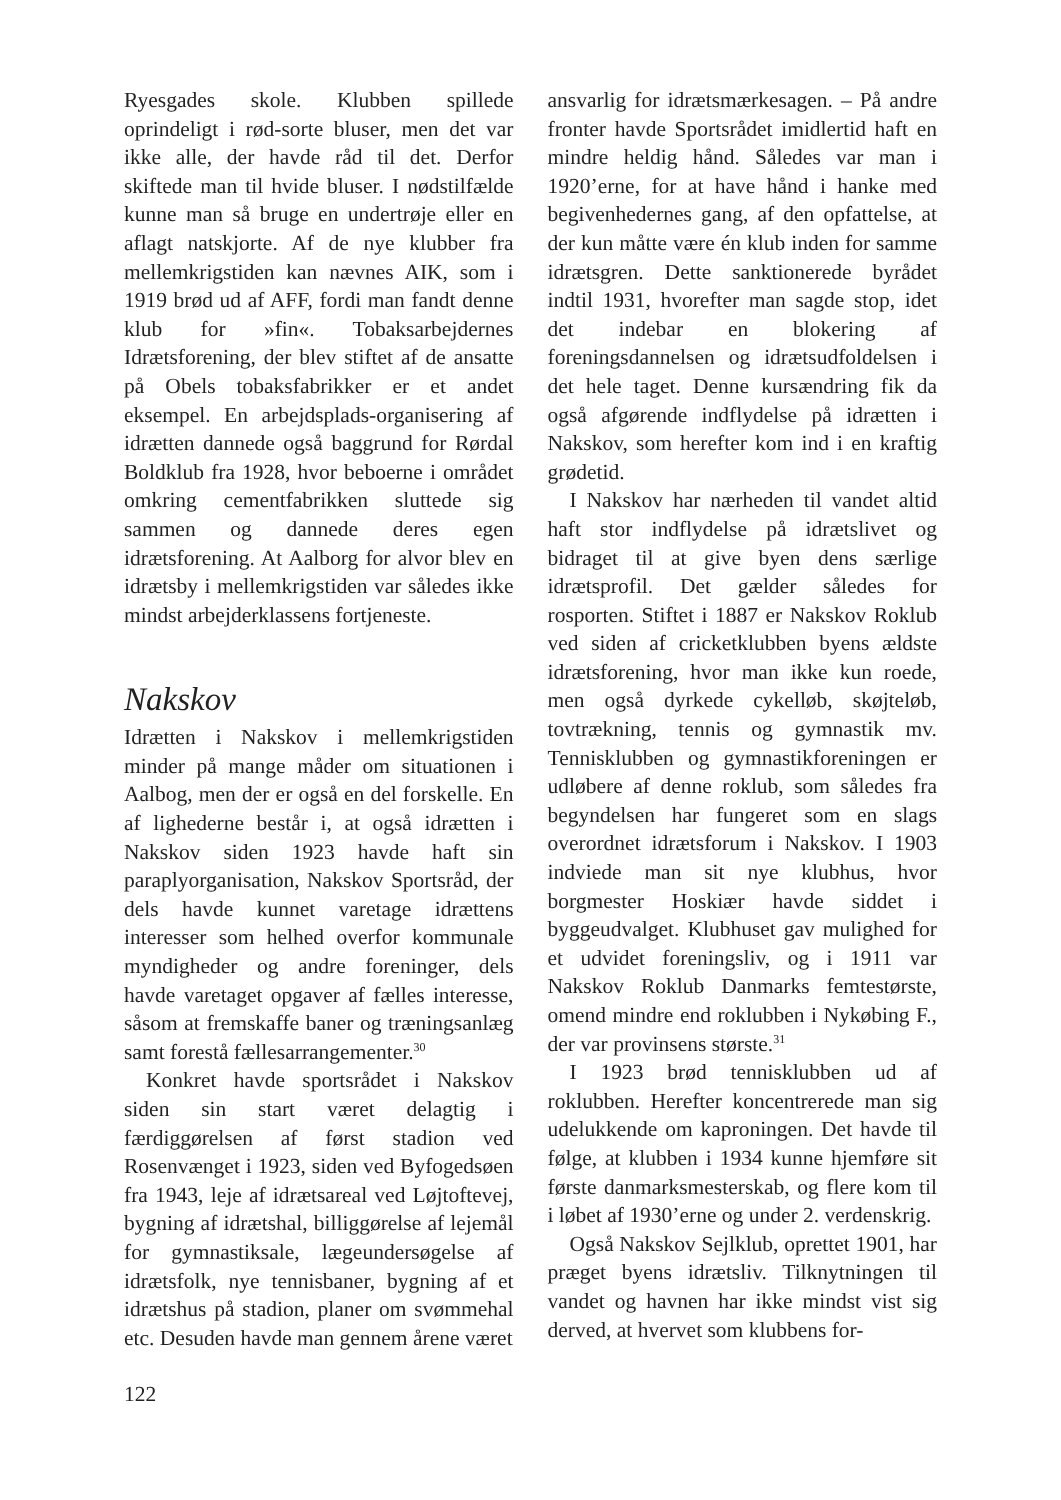Ryesgades skole. Klubben spillede oprindeligt i rød-sorte bluser, men det var ikke alle, der havde råd til det. Derfor skiftede man til hvide bluser. I nødstilfælde kunne man så bruge en undertrøje eller en aflagt natskjorte. Af de nye klubber fra mellemkrigstiden kan nævnes AIK, som i 1919 brød ud af AFF, fordi man fandt denne klub for »fin«. Tobaksarbejdernes Idrætsforening, der blev stiftet af de ansatte på Obels tobaksfabrikker er et andet eksempel. En arbejdsplads-organisering af idrætten dannede også baggrund for Rørdal Boldklub fra 1928, hvor beboerne i området omkring cementfabrikken sluttede sig sammen og dannede deres egen idrætsforening. At Aalborg for alvor blev en idrætsby i mellemkrigstiden var således ikke mindst arbejderklassens fortjeneste.
Nakskov
Idrætten i Nakskov i mellemkrigstiden minder på mange måder om situationen i Aalbog, men der er også en del forskelle. En af lighederne består i, at også idrætten i Nakskov siden 1923 havde haft sin paraplyorganisation, Nakskov Sportsråd, der dels havde kunnet varetage idrættens interesser som helhed overfor kommunale myndigheder og andre foreninger, dels havde varetaget opgaver af fælles interesse, såsom at fremskaffe baner og træningsanlæg samt forestå fællesarrangementer.<sup>30</sup>
Konkret havde sportsrådet i Nakskov siden sin start været delagtig i færdiggørelsen af først stadion ved Rosenvænget i 1923, siden ved Byfogedsøen fra 1943, leje af idrætsareal ved Løjtoftevej, bygning af idrætshal, billiggørelse af lejemål for gymnastiksale, lægeundersøgelse af idrætsfolk, nye tennisbaner, bygning af et idrætshus på stadion, planer om svømmehal etc. Desuden havde man gennem årene været
ansvarlig for idrætsmærkesagen. – På andre fronter havde Sportsrådet imidlertid haft en mindre heldig hånd. Således var man i 1920’erne, for at have hånd i hanke med begivenhedernes gang, af den opfattelse, at der kun måtte være én klub inden for samme idrætsgren. Dette sanktionerede byrådet indtil 1931, hvorefter man sagde stop, idet det indebar en blokering af foreningsdannelsen og idrætsudfoldelsen i det hele taget. Denne kursændring fik da også afgørende indflydelse på idrætten i Nakskov, som herefter kom ind i en kraftig grødetid.
I Nakskov har nærheden til vandet altid haft stor indflydelse på idrætslivet og bidraget til at give byen dens særlige idrætsprofil. Det gælder således for rosporten. Stiftet i 1887 er Nakskov Roklub ved siden af cricketklubben byens ældste idrætsforening, hvor man ikke kun roede, men også dyrkede cykelløb, skøjteløb, tovtrækning, tennis og gymnastik mv. Tennisklubben og gymnastikforeningen er udløbere af denne roklub, som således fra begyndelsen har fungeret som en slags overordnet idrætsforum i Nakskov. I 1903 indviede man sit nye klubhus, hvor borgmester Hoskiær havde siddet i byggeudvalget. Klubhuset gav mulighed for et udvidet foreningsliv, og i 1911 var Nakskov Roklub Danmarks femtestørste, omend mindre end roklubben i Nykøbing F., der var provinsens største.<sup>31</sup>
I 1923 brød tennisklubben ud af roklubben. Herefter koncentrerede man sig udelukkende om kaproningen. Det havde til følge, at klubben i 1934 kunne hjemføre sit første danmarksmesterskab, og flere kom til i løbet af 1930’erne og under 2. verdenskrig.
Også Nakskov Sejlklub, oprettet 1901, har præget byens idrætsliv. Tilknytningen til vandet og havnen har ikke mindst vist sig derved, at hvervet som klubbens for-
122